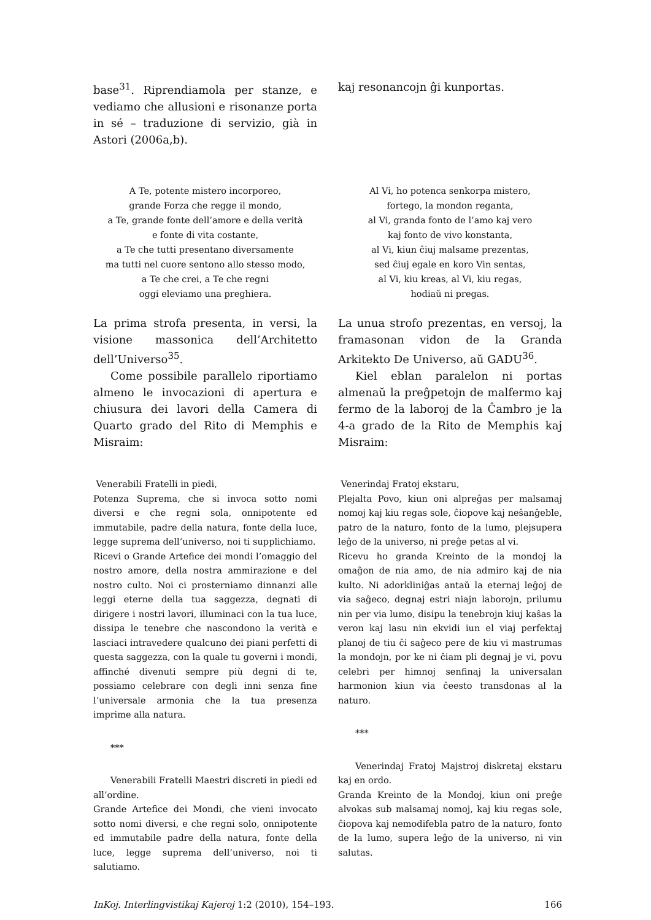base<sup>31</sup>. Riprendiamola per stanze, e vediamo che allusioni e risonanze porta in sé – traduzione di servizio, già in Astori (2006a,b).
kaj resonancojn ĝi kunportas.
A Te, potente mistero incorporeo,
grande Forza che regge il mondo,
a Te, grande fonte dell’amore e della verità
e fonte di vita costante,
a Te che tutti presentano diversamente
ma tutti nel cuore sentono allo stesso modo,
a Te che crei, a Te che regni
oggi eleviamo una preghiera.
Al Vi, ho potenca senkorpa mistero,
fortego, la mondon reganta,
al Vi, granda fonto de l’amo kaj vero
kaj fonto de vivo konstanta,
al Vi, kiun ĉiuj malsame prezentas,
sed ĉiuj egale en koro Vin sentas,
al Vi, kiu kreas, al Vi, kiu regas,
hodiaŭ ni pregas.
La prima strofa presenta, in versi, la visione massonica dell’Architetto dell’Universo<sup>35</sup>.
Come possibile parallelo riportiamo almeno le invocazioni di apertura e chiusura dei lavori della Camera di Quarto grado del Rito di Memphis e Misraim:
La unua strofo prezentas, en versoj, la framasonan vidon de la Granda Arkitekto De Universo, aŭ GADU<sup>36</sup>.
Kiel eblan paralelon ni portas almenaŭ la preĝpetojn de malfermo kaj fermo de la laboroj de la Ĉambro je la 4-a grado de la Rito de Memphis kaj Misraim:
Venerabili Fratelli in piedi,
Potenza Suprema, che si invoca sotto nomi diversi e che regni sola, onnipotente ed immutabile, padre della natura, fonte della luce, legge suprema dell’universo, noi ti supplichiamo.
Ricevi o Grande Artefice dei mondi l’omaggio del nostro amore, della nostra ammirazione e del nostro culto. Noi ci prosterniamo dinnanzi alle leggi eterne della tua saggezza, degnati di dirigere i nostri lavori, illuminaci con la tua luce, dissipa le tenebre che nascondono la verità e lasciaci intravedere qualcuno dei piani perfetti di questa saggezza, con la quale tu governi i mondi, affinché divenuti sempre più degni di te, possiamo celebrare con degli inni senza fine l’universale armonia che la tua presenza imprime alla natura.
***
Venerabili Fratelli Maestri discreti in piedi ed all’ordine.
Grande Artefice dei Mondi, che vieni invocato sotto nomi diversi, e che regni solo, onnipotente ed immutabile padre della natura, fonte della luce, legge suprema dell’universo, noi ti salutiamo.
Venerindaj Fratoj ekstaru,
Plejalta Povo, kiun oni alpreĝas per malsamaj nomoj kaj kiu regas sole, ĉiopove kaj neŝanĝeble, patro de la naturo, fonto de la lumo, plejsupera leĝo de la universo, ni preĝe petas al vi.
Ricevu ho granda Kreinto de la mondoj la omaĝon de nia amo, de nia admiro kaj de nia kulto. Ni adorkliniĝas antaŭ la eternaj leĝoj de via saĝeco, degnaj estri niajn laborojn, prilumu nin per via lumo, disipu la tenebrojn kiuj kaŝas la veron kaj lasu nin ekvidi iun el viaj perfektaj planoj de tiu ĉi saĝeco pere de kiu vi mastrumas la mondojn, por ke ni ĉiam pli degnaj je vi, povu celebri per himnoj senfinaj la universalan harmonion kiun via ĉeesto transdonas al la naturo.
***
Venerindaj Fratoj Majstroj diskretaj ekstaru kaj en ordo.
Granda Kreinto de la Mondoj, kiun oni preĝe alvokas sub malsamaj nomoj, kaj kiu regas sole, ĉiopova kaj nemodifebla patro de la naturo, fonto de la lumo, supera leĝo de la universo, ni vin salutas.
InKoj. Interlingvistikaj Kajeroj 1:2 (2010), 154–193. 166